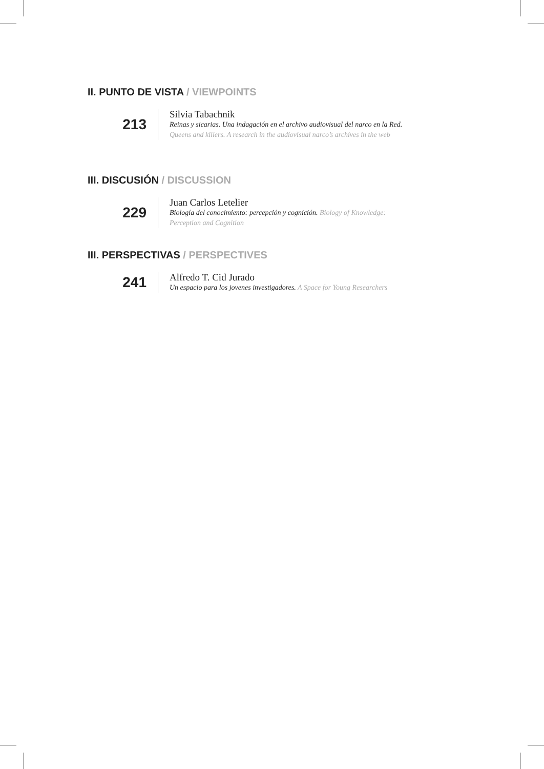II. PUNTO DE VISTA / VIEWPOINTS
213
Silvia Tabachnik
Reinas y sicarias. Una indagación en el archivo audiovisual del narco en la Red. Queens and killers. A research in the audiovisual narco’s archives in the web
III. DISCUSIÓN / DISCUSSION
229
Juan Carlos Letelier
Biología del conocimiento: percepción y cognición. Biology of Knowledge: Perception and Cognition
III. PERSPECTIVAS / PERSPECTIVES
241
Alfredo T. Cid Jurado
Un espacio para los jovenes investigadores. A Space for Young Researchers